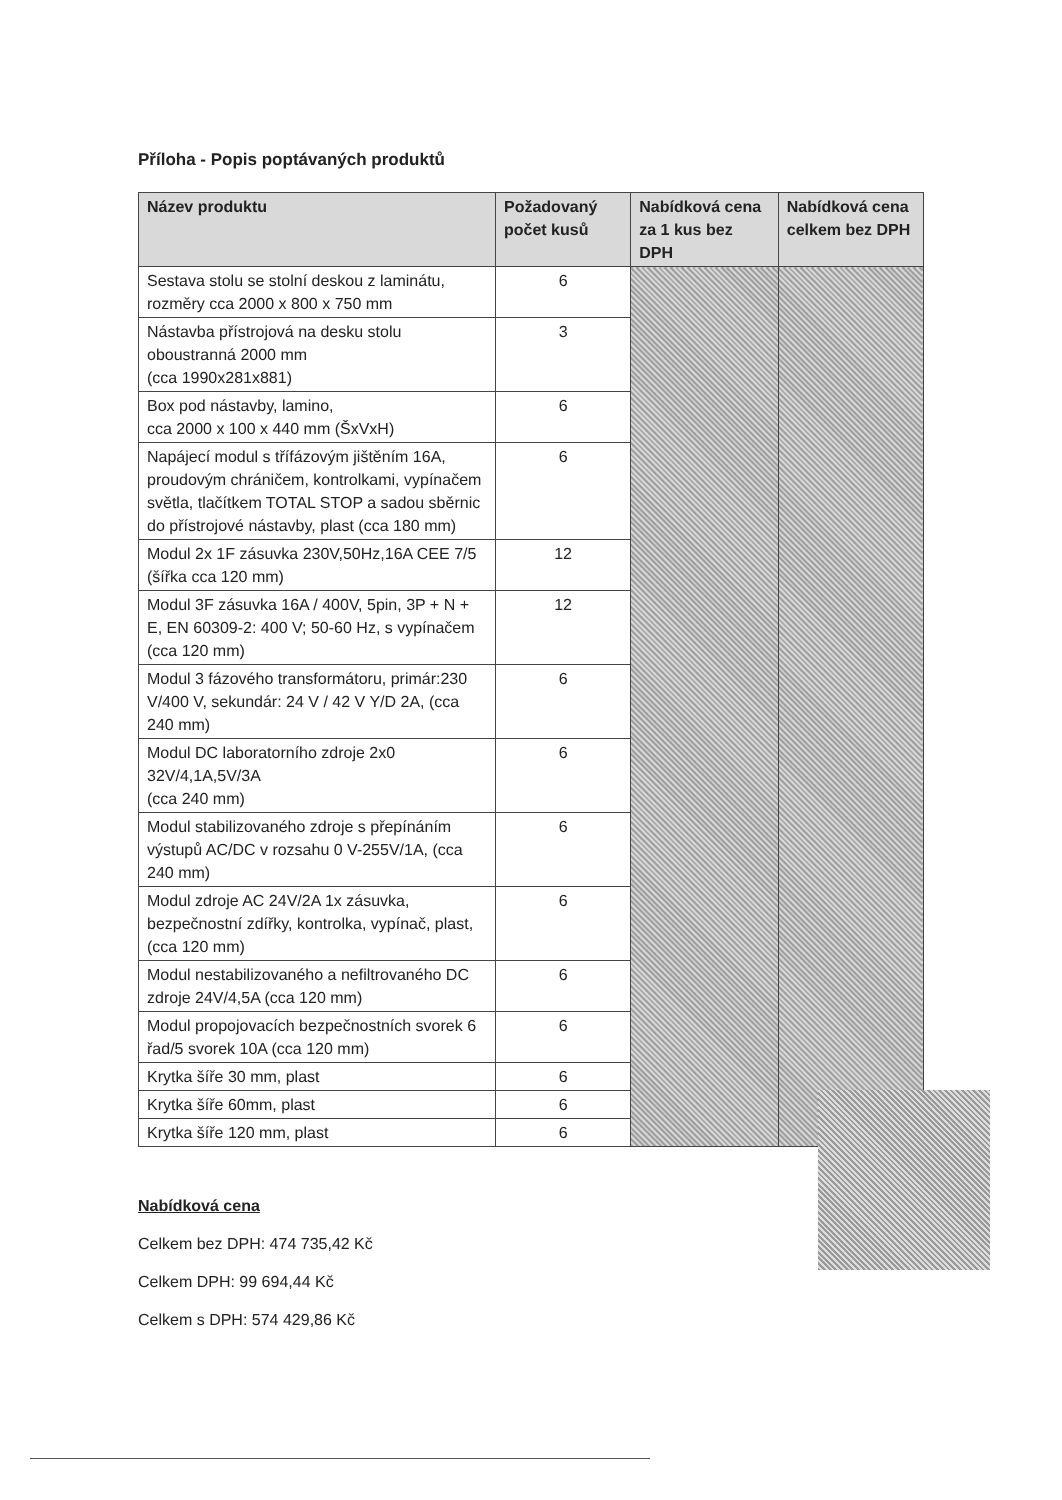Příloha - Popis poptávaných produktů
| Název produktu | Požadovaný počet kusů | Nabídková cena za 1 kus bez DPH | Nabídková cena celkem bez DPH |
| --- | --- | --- | --- |
| Sestava stolu se stolní deskou z laminátu, rozměry cca 2000 x 800 x 750 mm | 6 | | |
| Nástavba přístrojová na desku stolu oboustranná 2000 mm (cca 1990x281x881) | 3 | | |
| Box pod nástavby, lamino, cca 2000 x 100 x 440 mm (ŠxVxH) | 6 | | |
| Napájecí modul s třífázovým jištěním 16A, proudovým chráničem, kontrolkami, vypínačem světla, tlačítkem TOTAL STOP a sadou sběrnic do přístrojové nástavby, plast (cca 180 mm) | 6 | | |
| Modul 2x 1F zásuvka 230V,50Hz,16A CEE 7/5 (šířka cca 120 mm) | 12 | | |
| Modul 3F zásuvka 16A / 400V, 5pin, 3P + N + E, EN 60309-2: 400 V; 50-60 Hz, s vypínačem (cca 120 mm) | 12 | | |
| Modul 3 fázového transformátoru, primár:230 V/400 V, sekundár: 24 V / 42 V Y/D 2A, (cca 240 mm) | 6 | | |
| Modul DC laboratorního zdroje 2x0 32V/4,1A,5V/3A (cca 240 mm) | 6 | | |
| Modul stabilizovaného zdroje s přepínáním výstupů AC/DC v rozsahu 0 V-255V/1A, (cca 240 mm) | 6 | | |
| Modul zdroje AC 24V/2A 1x zásuvka, bezpečnostní zdířky, kontrolka, vypínač, plast, (cca 120 mm) | 6 | | |
| Modul nestabilizovaného a nefiltrovaného DC zdroje 24V/4,5A (cca 120 mm) | 6 | | |
| Modul propojovacích bezpečnostních svorek 6 řad/5 svorek 10A (cca 120 mm) | 6 | | |
| Krytka šíře 30 mm, plast | 6 | | |
| Krytka šíře 60mm, plast | 6 | | |
| Krytka šíře 120 mm, plast | 6 | | |
Nabídková cena
Celkem bez DPH: 474 735,42 Kč
Celkem DPH: 99 694,44 Kč
Celkem s DPH: 574 429,86 Kč